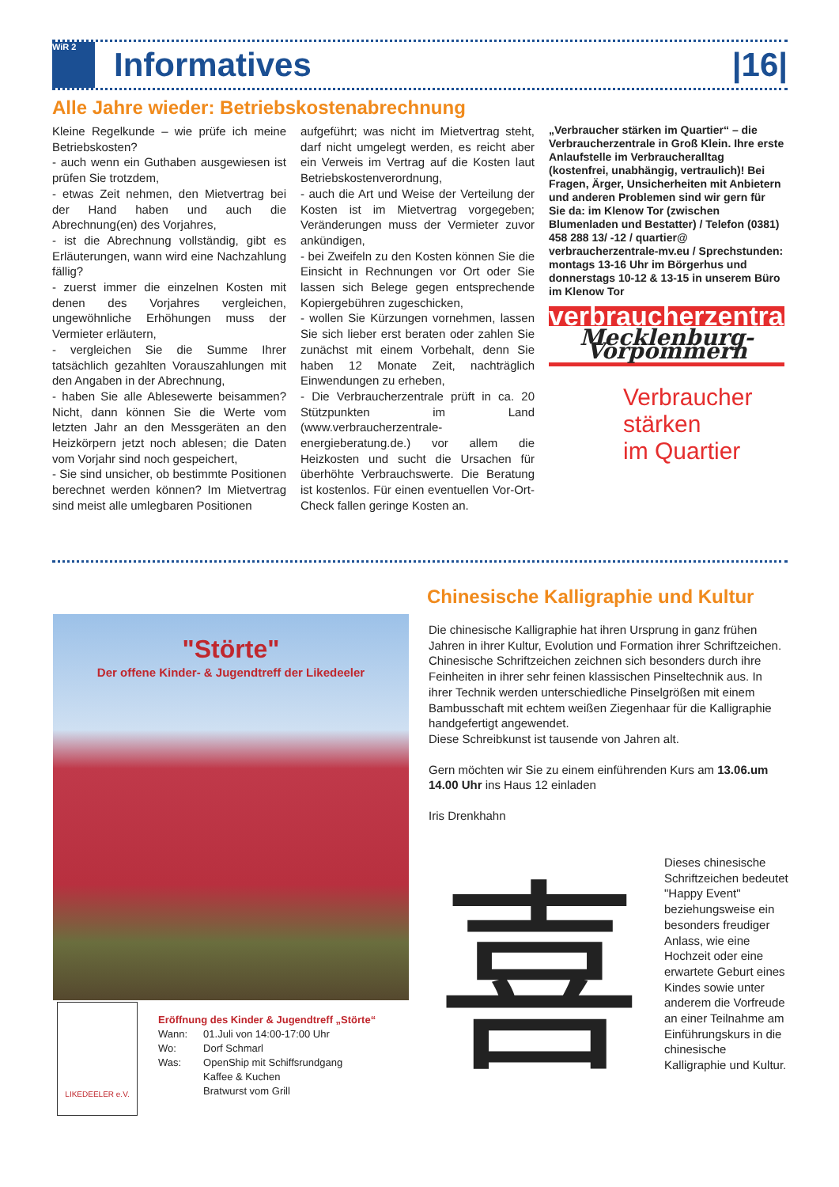WiR 2
Informatives |16|
Alle Jahre wieder: Betriebskostenabrechnung
Kleine Regelkunde – wie prüfe ich meine Betriebskosten?
- auch wenn ein Guthaben ausgewiesen ist prüfen Sie trotzdem,
- etwas Zeit nehmen, den Mietvertrag bei der Hand haben und auch die Abrechnung(en) des Vorjahres,
- ist die Abrechnung vollständig, gibt es Erläuterungen, wann wird eine Nachzahlung fällig?
- zuerst immer die einzelnen Kosten mit denen des Vorjahres vergleichen, ungewöhnliche Erhöhungen muss der Vermieter erläutern,
- vergleichen Sie die Summe Ihrer tatsächlich gezahlten Vorauszahlungen mit den Angaben in der Abrechnung,
- haben Sie alle Ablesewerte beisammen? Nicht, dann können Sie die Werte vom letzten Jahr an den Messgeräten an den Heizkörpern jetzt noch ablesen; die Daten vom Vorjahr sind noch gespeichert,
- Sie sind unsicher, ob bestimmte Positionen berechnet werden können? Im Mietvertrag sind meist alle umlegbaren Positionen
aufgeführt; was nicht im Mietvertrag steht, darf nicht umgelegt werden, es reicht aber ein Verweis im Vertrag auf die Kosten laut Betriebskostenverordnung,
- auch die Art und Weise der Verteilung der Kosten ist im Mietvertrag vorgegeben; Veränderungen muss der Vermieter zuvor ankündigen,
- bei Zweifeln zu den Kosten können Sie die Einsicht in Rechnungen vor Ort oder Sie lassen sich Belege gegen entsprechende Kopiergebühren zugeschicken,
- wollen Sie Kürzungen vornehmen, lassen Sie sich lieber erst beraten oder zahlen Sie zunächst mit einem Vorbehalt, denn Sie haben 12 Monate Zeit, nachträglich Einwendungen zu erheben,
- Die Verbraucherzentrale prüft in ca. 20 Stützpunkten im Land (www.verbraucherzentrale-energieberatung.de.) vor allem die Heizkosten und sucht die Ursachen für überhöhte Verbrauchswerte. Die Beratung ist kostenlos. Für einen eventuellen Vor-Ort-Check fallen geringe Kosten an.
„Verbraucher stärken im Quartier“ – die Verbraucherzentrale in Groß Klein. Ihre erste Anlaufstelle im Verbraucheralltag (kostenfrei, unabhängig, vertraulich)! Bei Fragen, Ärger, Unsicherheiten mit Anbietern und anderen Problemen sind wir gern für Sie da: im Klenow Tor (zwischen Blumenladen und Bestatter) / Telefon (0381) 458 288 13/ -12 / quartier@ verbraucherzentrale-mv.eu / Sprechstunden: montags 13-16 Uhr im Börgerhus und donnerstags 10-12 & 13-15 in unserem Büro im Klenow Tor
verbraucherzentrale
Mecklenburg-Vorpommern
Verbraucher
stärken
im Quartier
"Störte"
Der offene Kinder- & Jugendtreff der Likedeeler
LIKEDEELER e.V.
Eröffnung des Kinder & Jugendtreff „Störte“
| Wann: | 01.Juli von 14:00-17:00 Uhr |
| Wo: | Dorf Schmarl |
| Was: | OpenShip mit Schiffsrundgang Kaffee & Kuchen Bratwurst vom Grill |
Chinesische Kalligraphie und Kultur
Die chinesische Kalligraphie hat ihren Ursprung in ganz frühen Jahren in ihrer Kultur, Evolution und Formation ihrer Schriftzeichen.
Chinesische Schriftzeichen zeichnen sich besonders durch ihre Feinheiten in ihrer sehr feinen klassischen Pinseltechnik aus. In ihrer Technik werden unterschiedliche Pinselgrößen mit einem Bambusschaft mit echtem weißen Ziegenhaar für die Kalligraphie handgefertigt angewendet.
Diese Schreibkunst ist tausende von Jahren alt.
Gern möchten wir Sie zu einem einführenden Kurs am 13.06.um 14.00 Uhr ins Haus 12 einladen
Iris Drenkhahn
喜
Dieses chinesische Schriftzeichen bedeutet "Happy Event" beziehungsweise ein besonders freudiger Anlass, wie eine Hochzeit oder eine erwartete Geburt eines Kindes sowie unter anderem die Vorfreude an einer Teilnahme am Einführungskurs in die chinesische Kalligraphie und Kultur.